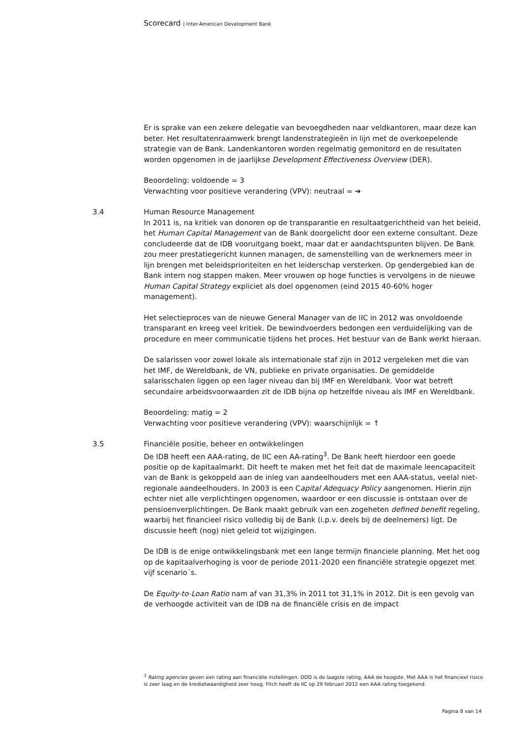Scorecard | Inter-American Development Bank
Er is sprake van een zekere delegatie van bevoegdheden naar veldkantoren, maar deze kan beter. Het resultatenraamwerk brengt landenstrategieën in lijn met de overkoepelende strategie van de Bank. Landenkantoren worden regelmatig gemonitord en de resultaten worden opgenomen in de jaarlijkse Development Effectiveness Overview (DER).
Beoordeling: voldoende = 3
Verwachting voor positieve verandering (VPV): neutraal = ➔
3.4 Human Resource Management
In 2011 is, na kritiek van donoren op de transparantie en resultaatgerichtheid van het beleid, het Human Capital Management van de Bank doorgelicht door een externe consultant. Deze concludeerde dat de IDB vooruitgang boekt, maar dat er aandachtspunten blijven. De Bank zou meer prestatiegericht kunnen managen, de samenstelling van de werknemers meer in lijn brengen met beleidsprioriteiten en het leiderschap versterken. Op gendergebied kan de Bank intern nog stappen maken. Meer vrouwen op hoge functies is vervolgens in de nieuwe Human Capital Strategy expliciet als doel opgenomen (eind 2015 40-60% hoger management).
Het selectieproces van de nieuwe General Manager van de IIC in 2012 was onvoldoende transparant en kreeg veel kritiek. De bewindvoerders bedongen een verduidelijking van de procedure en meer communicatie tijdens het proces. Het bestuur van de Bank werkt hieraan.
De salarissen voor zowel lokale als internationale staf zijn in 2012 vergeleken met die van het IMF, de Wereldbank, de VN, publieke en private organisaties. De gemiddelde salarisschalen liggen op een lager niveau dan bij IMF en Wereldbank. Voor wat betreft secundaire arbeidsvoorwaarden zit de IDB bijna op hetzelfde niveau als IMF en Wereldbank.
Beoordeling: matig = 2
Verwachting voor positieve verandering (VPV): waarschijnlijk = ↑
3.5 Financiële positie, beheer en ontwikkelingen
De IDB heeft een AAA-rating, de IIC een AA-rating<sup>3</sup>. De Bank heeft hierdoor een goede positie op de kapitaalmarkt. Dit heeft te maken met het feit dat de maximale leencapaciteit van de Bank is gekoppeld aan de inleg van aandeelhouders met een AAA-status, veelal niet-regionale aandeelhouders. In 2003 is een Capital Adequacy Policy aangenomen. Hierin zijn echter niet alle verplichtingen opgenomen, waardoor er een discussie is ontstaan over de pensioenverplichtingen. De Bank maakt gebruik van een zogeheten defined benefit regeling, waarbij het financieel risico volledig bij de Bank (i.p.v. deels bij de deelnemers) ligt. De discussie heeft (nog) niet geleid tot wijzigingen.
De IDB is de enige ontwikkelingsbank met een lange termijn financiele planning. Met het oog op de kapitaalverhoging is voor de periode 2011-2020 een financiële strategie opgezet met vijf scenario´s.
De Equity-to-Loan Ratio nam af van 31,3% in 2011 tot 31,1% in 2012. Dit is een gevolg van de verhoogde activiteit van de IDB na de financiële crisis en de impact
<sup>3</sup> Rating agencies geven een rating aan financiële instellingen. DDD is de laagste rating, AAA de hoogste. Met AAA is het financieel risico is zeer laag en de kredietwaardigheid zeer hoog. Fitch heeft de IIC op 29 februari 2012 een AAA rating toegekend.
Pagina 8 van 14